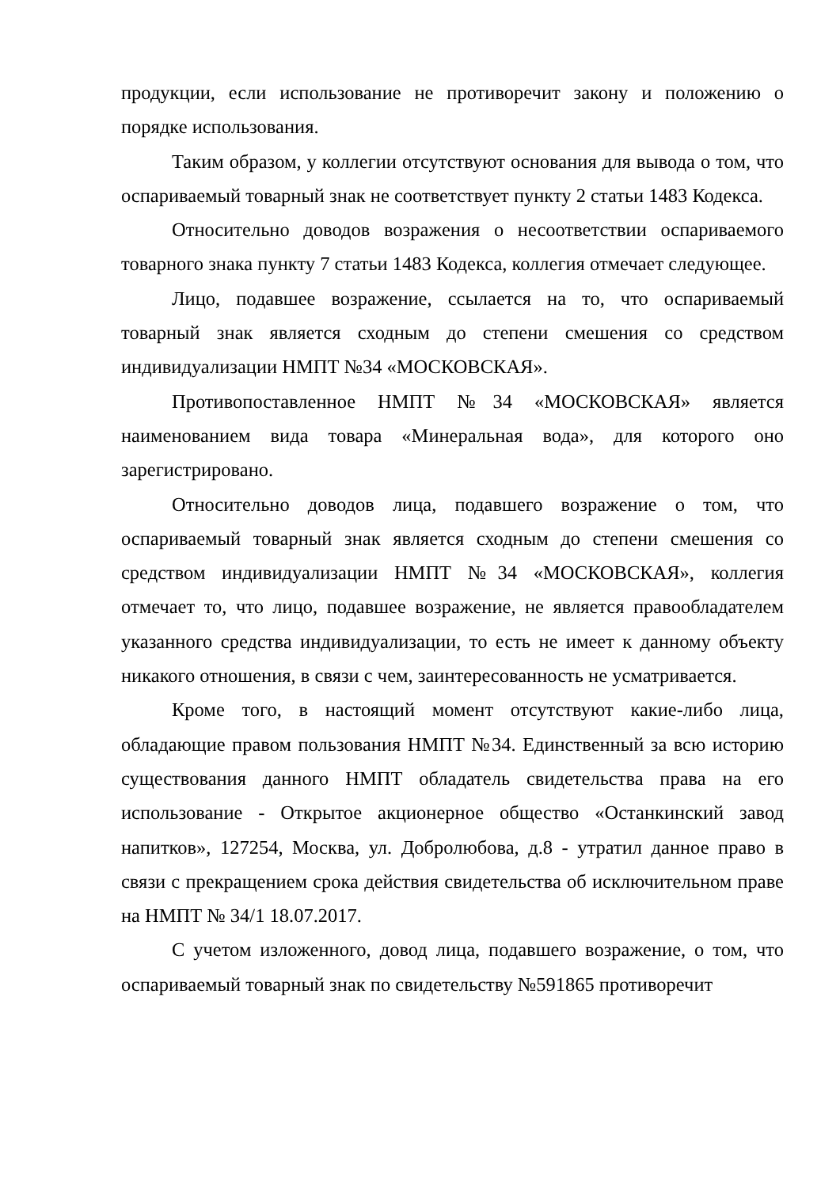продукции, если использование не противоречит закону и положению о порядке использования.
Таким образом, у коллегии отсутствуют основания для вывода о том, что оспариваемый товарный знак не соответствует пункту 2 статьи 1483 Кодекса.
Относительно доводов возражения о несоответствии оспариваемого товарного знака пункту 7 статьи 1483 Кодекса, коллегия отмечает следующее.
Лицо, подавшее возражение, ссылается на то, что оспариваемый товарный знак является сходным до степени смешения со средством индивидуализации НМПТ №34 «МОСКОВСКАЯ».
Противопоставленное НМПТ №34 «МОСКОВСКАЯ» является наименованием вида товара «Минеральная вода», для которого оно зарегистрировано.
Относительно доводов лица, подавшего возражение о том, что оспариваемый товарный знак является сходным до степени смешения со средством индивидуализации НМПТ №34 «МОСКОВСКАЯ», коллегия отмечает то, что лицо, подавшее возражение, не является правообладателем указанного средства индивидуализации, то есть не имеет к данному объекту никакого отношения, в связи с чем, заинтересованность не усматривается.
Кроме того, в настоящий момент отсутствуют какие-либо лица, обладающие правом пользования НМПТ №34. Единственный за всю историю существования данного НМПТ обладатель свидетельства права на его использование - Открытое акционерное общество «Останкинский завод напитков», 127254, Москва, ул. Добролюбова, д.8 - утратил данное право в связи с прекращением срока действия свидетельства об исключительном праве на НМПТ № 34/1 18.07.2017.
С учетом изложенного, довод лица, подавшего возражение, о том, что оспариваемый товарный знак по свидетельству №591865 противоречит